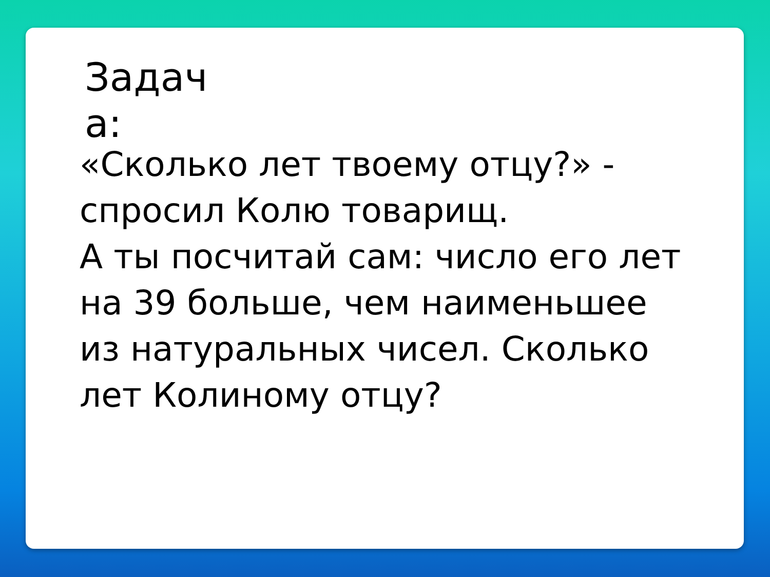Задач а:
«Сколько лет твоему отцу?» - спросил Колю товарищ.
А ты посчитай сам: число его лет на 39 больше, чем наименьшее из натуральных чисел. Сколько лет Колиному отцу?